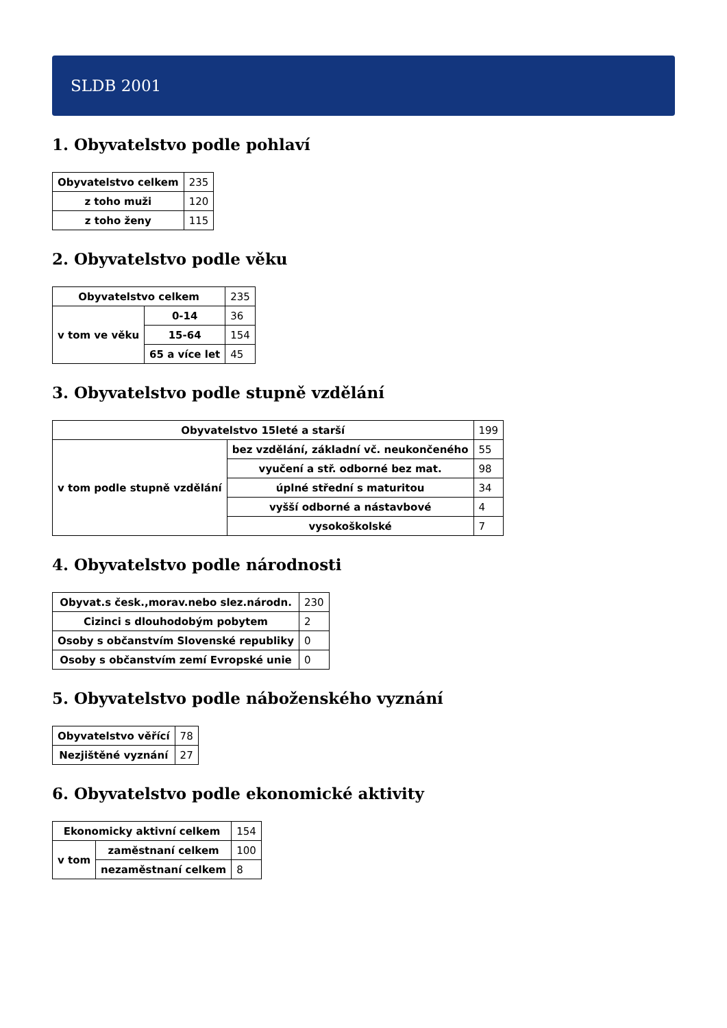SLDB 2001
1. Obyvatelstvo podle pohlaví
| Obyvatelstvo celkem | 235 |
| z toho muži | 120 |
| z toho ženy | 115 |
2. Obyvatelstvo podle věku
| Obyvatelstvo celkem | | 235 |
| v tom ve věku | 0-14 | 36 |
| | 15-64 | 154 |
| | 65 a více let | 45 |
3. Obyvatelstvo podle stupně vzdělání
| Obyvatelstvo 15leté a starší | | 199 |
| v tom podle stupně vzdělání | bez vzdělání, základní vč. neukončeného | 55 |
| | vyučení a stř. odborné bez mat. | 98 |
| | úplné střední s maturitou | 34 |
| | vyšší odborné a nástavbové | 4 |
| | vysokoškolské | 7 |
4. Obyvatelstvo podle národnosti
| Obyvat.s česk.,morav.nebo slez.národn. | 230 |
| Cizinci s dlouhodobým pobytem | 2 |
| Osoby s občanstvím Slovenské republiky | 0 |
| Osoby s občanstvím zemí Evropské unie | 0 |
5. Obyvatelstvo podle náboženského vyznání
| Obyvatelstvo věřící | 78 |
| Nezjištěné vyznání | 27 |
6. Obyvatelstvo podle ekonomické aktivity
| Ekonomicky aktivní celkem | | 154 |
| v tom | zaměstnaní celkem | 100 |
| | nezaměstnaní celkem | 8 |